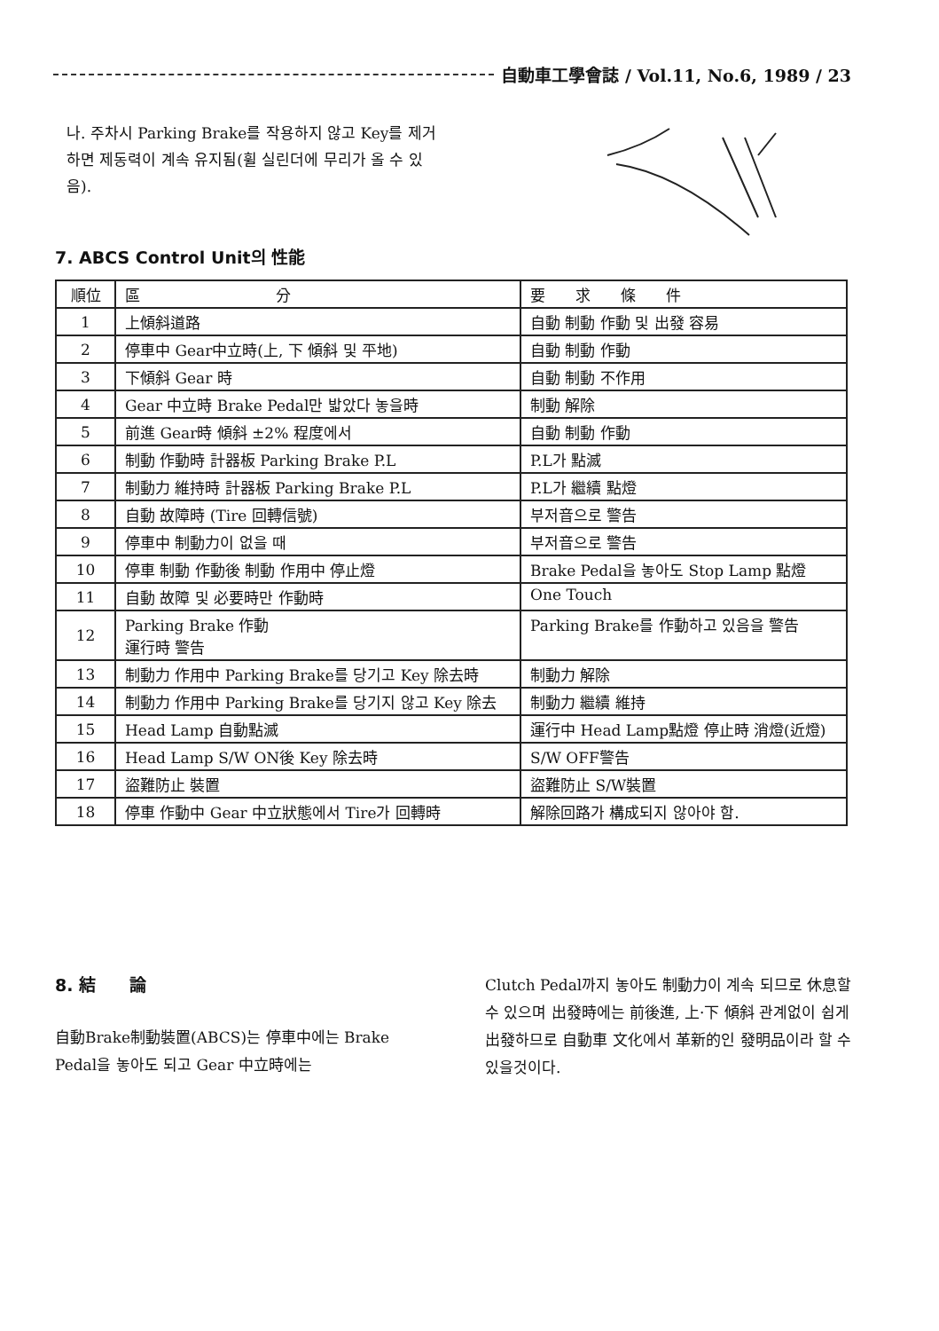自動車工學會誌 / Vol.11, No.6, 1989 / 23
나. 주차시 Parking Brake를 작용하지 않고 Key를 제거하면 제동력이 계속 유지됨(휠 실린더에 무리가 올 수 있음).
7. ABCS Control Unit의 性能
| 順位 | 區 分 | 要 求 條 件 |
| --- | --- | --- |
| 1 | 上傾斜道路 | 自動 制動 作動 및 出發 容易 |
| 2 | 停車中 Gear中立時(上, 下 傾斜 및 平地) | 自動 制動 作動 |
| 3 | 下傾斜 Gear 時 | 自動 制動 不作用 |
| 4 | Gear 中立時 Brake Pedal만 밟았다 놓을時 | 制動 解除 |
| 5 | 前進 Gear時 傾斜 ±2% 程度에서 | 自動 制動 作動 |
| 6 | 制動 作動時 計器板 Parking Brake P.L | P.L가 點滅 |
| 7 | 制動力 維持時 計器板 Parking Brake P.L | P.L가 繼續 點燈 |
| 8 | 自動 故障時 (Tire 回轉信號) | 부저音으로 警告 |
| 9 | 停車中 制動力이 없을 때 | 부저音으로 警告 |
| 10 | 停車 制動 作動後 制動 作用中 停止燈 | Brake Pedal을 놓아도 Stop Lamp 點燈 |
| 11 | 自動 故障 및 必要時만 作動時 | One Touch |
| 12 | Parking Brake 作動 運行時 警告 | Parking Brake를 作動하고 있음을 警告 |
| 13 | 制動力 作用中 Parking Brake를 당기고 Key 除去時 | 制動力 解除 |
| 14 | 制動力 作用中 Parking Brake를 당기지 않고 Key 除去 | 制動力 繼續 維持 |
| 15 | Head Lamp 自動點滅 | 運行中 Head Lamp點燈 停止時 消燈(近燈) |
| 16 | Head Lamp S/W ON後 Key 除去時 | S/W OFF警告 |
| 17 | 盜難防止 裝置 | 盜難防止 S/W裝置 |
| 18 | 停車 作動中 Gear 中立狀態에서 Tire가 回轉時 | 解除回路가 構成되지 않아야 함. |
8. 結　　論
自動Brake制動裝置(ABCS)는 停車中에는 Brake Pedal을 놓아도 되고 Gear 中立時에는
Clutch Pedal까지 놓아도 制動力이 계속 되므로 休息할 수 있으며 出發時에는 前後進, 上·下 傾斜 관계없이 쉽게 出發하므로 自動車 文化에서 革新的인 發明品이라 할 수 있을것이다.